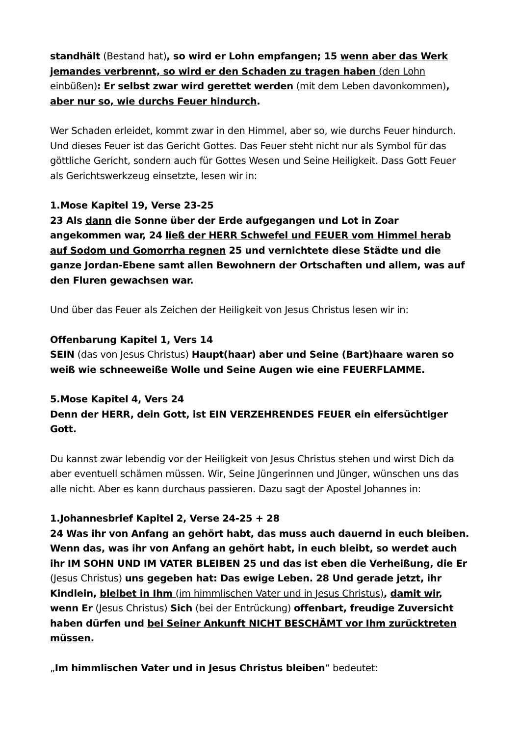standhält (Bestand hat), so wird er Lohn empfangen; 15 wenn aber das Werk jemandes verbrennt, so wird er den Schaden zu tragen haben (den Lohn einbüßen): Er selbst zwar wird gerettet werden (mit dem Leben davonkommen), aber nur so, wie durchs Feuer hindurch.
Wer Schaden erleidet, kommt zwar in den Himmel, aber so, wie durchs Feuer hindurch. Und dieses Feuer ist das Gericht Gottes. Das Feuer steht nicht nur als Symbol für das göttliche Gericht, sondern auch für Gottes Wesen und Seine Heiligkeit. Dass Gott Feuer als Gerichtswerkzeug einsetzte, lesen wir in:
1.Mose Kapitel 19, Verse 23-25
23 Als dann die Sonne über der Erde aufgegangen und Lot in Zoar angekommen war, 24 ließ der HERR Schwefel und FEUER vom Himmel herab auf Sodom und Gomorrha regnen 25 und vernichtete diese Städte und die ganze Jordan-Ebene samt allen Bewohnern der Ortschaften und allem, was auf den Fluren gewachsen war.
Und über das Feuer als Zeichen der Heiligkeit von Jesus Christus lesen wir in:
Offenbarung Kapitel 1, Vers 14
SEIN (das von Jesus Christus) Haupt(haar) aber und Seine (Bart)haare waren so weiß wie schneeweiße Wolle und Seine Augen wie eine FEUERFLAMME.
5.Mose Kapitel 4, Vers 24
Denn der HERR, dein Gott, ist EIN VERZEHRENDES FEUER ein eifersüchtiger Gott.
Du kannst zwar lebendig vor der Heiligkeit von Jesus Christus stehen und wirst Dich da aber eventuell schämen müssen. Wir, Seine Jüngerinnen und Jünger, wünschen uns das alle nicht. Aber es kann durchaus passieren. Dazu sagt der Apostel Johannes in:
1.Johannesbrief Kapitel 2, Verse 24-25 + 28
24 Was ihr von Anfang an gehört habt, das muss auch dauernd in euch bleiben. Wenn das, was ihr von Anfang an gehört habt, in euch bleibt, so werdet auch ihr IM SOHN UND IM VATER BLEIBEN 25 und das ist eben die Verheißung, die Er (Jesus Christus) uns gegeben hat: Das ewige Leben. 28 Und gerade jetzt, ihr Kindlein, bleibet in Ihm (im himmlischen Vater und in Jesus Christus), damit wir, wenn Er (Jesus Christus) Sich (bei der Entrückung) offenbart, freudige Zuversicht haben dürfen und bei Seiner Ankunft NICHT BESCHÄMT vor Ihm zurücktreten müssen.
„Im himmlischen Vater und in Jesus Christus bleiben“ bedeutet: